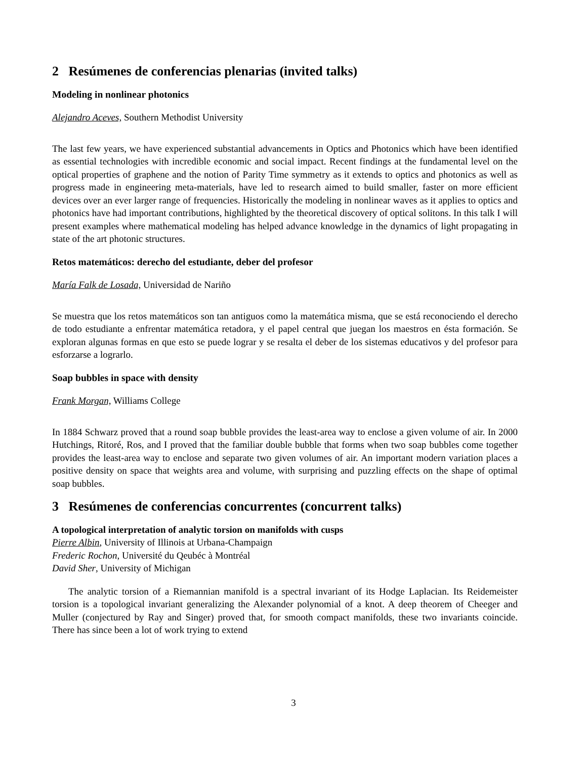2 Resúmenes de conferencias plenarias (invited talks)
Modeling in nonlinear photonics
Alejandro Aceves, Southern Methodist University
The last few years, we have experienced substantial advancements in Optics and Photonics which have been identified as essential technologies with incredible economic and social impact. Recent findings at the fundamental level on the optical properties of graphene and the notion of Parity Time symmetry as it extends to optics and photonics as well as progress made in engineering meta-materials, have led to research aimed to build smaller, faster on more efficient devices over an ever larger range of frequencies. Historically the modeling in nonlinear waves as it applies to optics and photonics have had important contributions, highlighted by the theoretical discovery of optical solitons. In this talk I will present examples where mathematical modeling has helped advance knowledge in the dynamics of light propagating in state of the art photonic structures.
Retos matemáticos: derecho del estudiante, deber del profesor
María Falk de Losada, Universidad de Nariño
Se muestra que los retos matemáticos son tan antiguos como la matemática misma, que se está reconociendo el derecho de todo estudiante a enfrentar matemática retadora, y el papel central que juegan los maestros en ésta formación. Se exploran algunas formas en que esto se puede lograr y se resalta el deber de los sistemas educativos y del profesor para esforzarse a lograrlo.
Soap bubbles in space with density
Frank Morgan, Williams College
In 1884 Schwarz proved that a round soap bubble provides the least-area way to enclose a given volume of air. In 2000 Hutchings, Ritoré, Ros, and I proved that the familiar double bubble that forms when two soap bubbles come together provides the least-area way to enclose and separate two given volumes of air. An important modern variation places a positive density on space that weights area and volume, with surprising and puzzling effects on the shape of optimal soap bubbles.
3 Resúmenes de conferencias concurrentes (concurrent talks)
A topological interpretation of analytic torsion on manifolds with cusps
Pierre Albin, University of Illinois at Urbana-Champaign
Frederic Rochon, Université du Qeubéc à Montréal
David Sher, University of Michigan
The analytic torsion of a Riemannian manifold is a spectral invariant of its Hodge Laplacian. Its Reidemeister torsion is a topological invariant generalizing the Alexander polynomial of a knot. A deep theorem of Cheeger and Muller (conjectured by Ray and Singer) proved that, for smooth compact manifolds, these two invariants coincide. There has since been a lot of work trying to extend
3